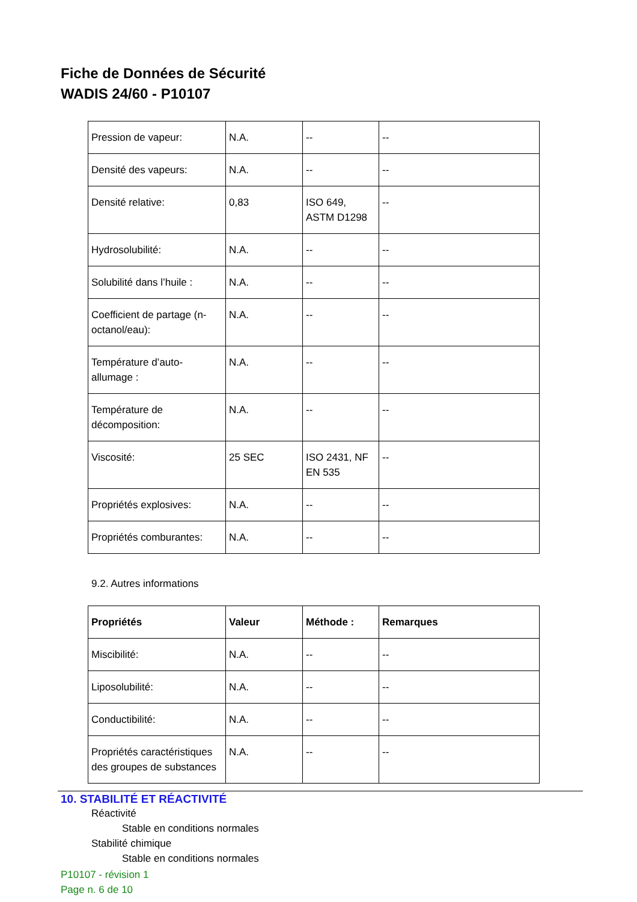Fiche de Données de Sécurité
WADIS 24/60 - P10107
| Pression de vapeur: | N.A. | -- | -- |
| Densité des vapeurs: | N.A. | -- | -- |
| Densité relative: | 0,83 | ISO 649, ASTM D1298 | -- |
| Hydrosolubilité: | N.A. | -- | -- |
| Solubilité dans l’huile : | N.A. | -- | -- |
| Coefficient de partage (n-octanol/eau): | N.A. | -- | -- |
| Température d’auto-allumage : | N.A. | -- | -- |
| Température de décomposition: | N.A. | -- | -- |
| Viscosité: | 25 SEC | ISO 2431, NF EN 535 | -- |
| Propriétés explosives: | N.A. | -- | -- |
| Propriétés comburantes: | N.A. | -- | -- |
9.2. Autres informations
| Propriétés | Valeur | Méthode : | Remarques |
| --- | --- | --- | --- |
| Miscibilité: | N.A. | -- | -- |
| Liposolubilité: | N.A. | -- | -- |
| Conductibilité: | N.A. | -- | -- |
| Propriétés caractéristiques des groupes de substances | N.A. | -- | -- |
10. STABILITÉ ET RÉACTIVITÉ
Réactivité
Stable en conditions normales
Stabilité chimique
Stable en conditions normales
P10107 - révision 1
Page n. 6 de 10